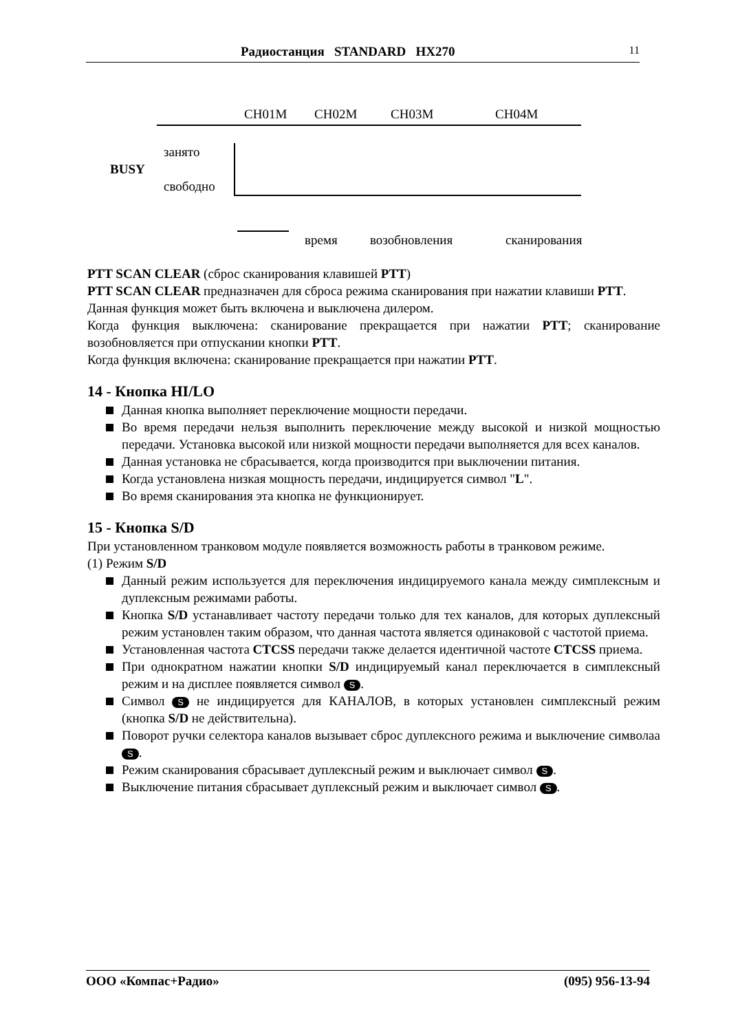Радиостанция STANDARD HX270 11
CH01M CH02M CH03M CH04M
занято
BUSY
свободно
время возобновления сканирования
PTT SCAN CLEAR (сброс сканирования клавишей PTT)
PTT SCAN CLEAR предназначен для сброса режима сканирования при нажатии клавиши PTT.
Данная функция может быть включена и выключена дилером.
Когда функция выключена: сканирование прекращается при нажатии PTT; сканирование возобновляется при отпускании кнопки PTT.
Когда функция включена: сканирование прекращается при нажатии PTT.
14 - Кнопка HI/LO
Данная кнопка выполняет переключение мощности передачи.
Во время передачи нельзя выполнить переключение между высокой и низкой мощностью передачи. Установка высокой или низкой мощности передачи выполняется для всех каналов.
Данная установка не сбрасывается, когда производится при выключении питания.
Когда установлена низкая мощность передачи, индицируется символ "L".
Во время сканирования эта кнопка не функционирует.
15 - Кнопка S/D
При установленном транковом модуле появляется возможность работы в транковом режиме.
(1) Режим S/D
Данный режим используется для переключения индицируемого канала между симплексным и дуплексным режимами работы.
Кнопка S/D устанавливает частоту передачи только для тех каналов, для которых дуплексный режим установлен таким образом, что данная частота является одинаковой с частотой приема.
Установленная частота CTCSS передачи также делается идентичной частоте CTCSS приема.
При однократном нажатии кнопки S/D индицируемый канал переключается в симплексный режим и на дисплее появляется символ S.
Символ S не индицируется для КАНАЛОВ, в которых установлен симплексный режим (кнопка S/D не действительна).
Поворот ручки селектора каналов вызывает сброс дуплексного режима и выключение символаа S.
Режим сканирования сбрасывает дуплексный режим и выключает символ S.
Выключение питания сбрасывает дуплексный режим и выключает символ S.
ООО «Компас+Радио» (095) 956-13-94